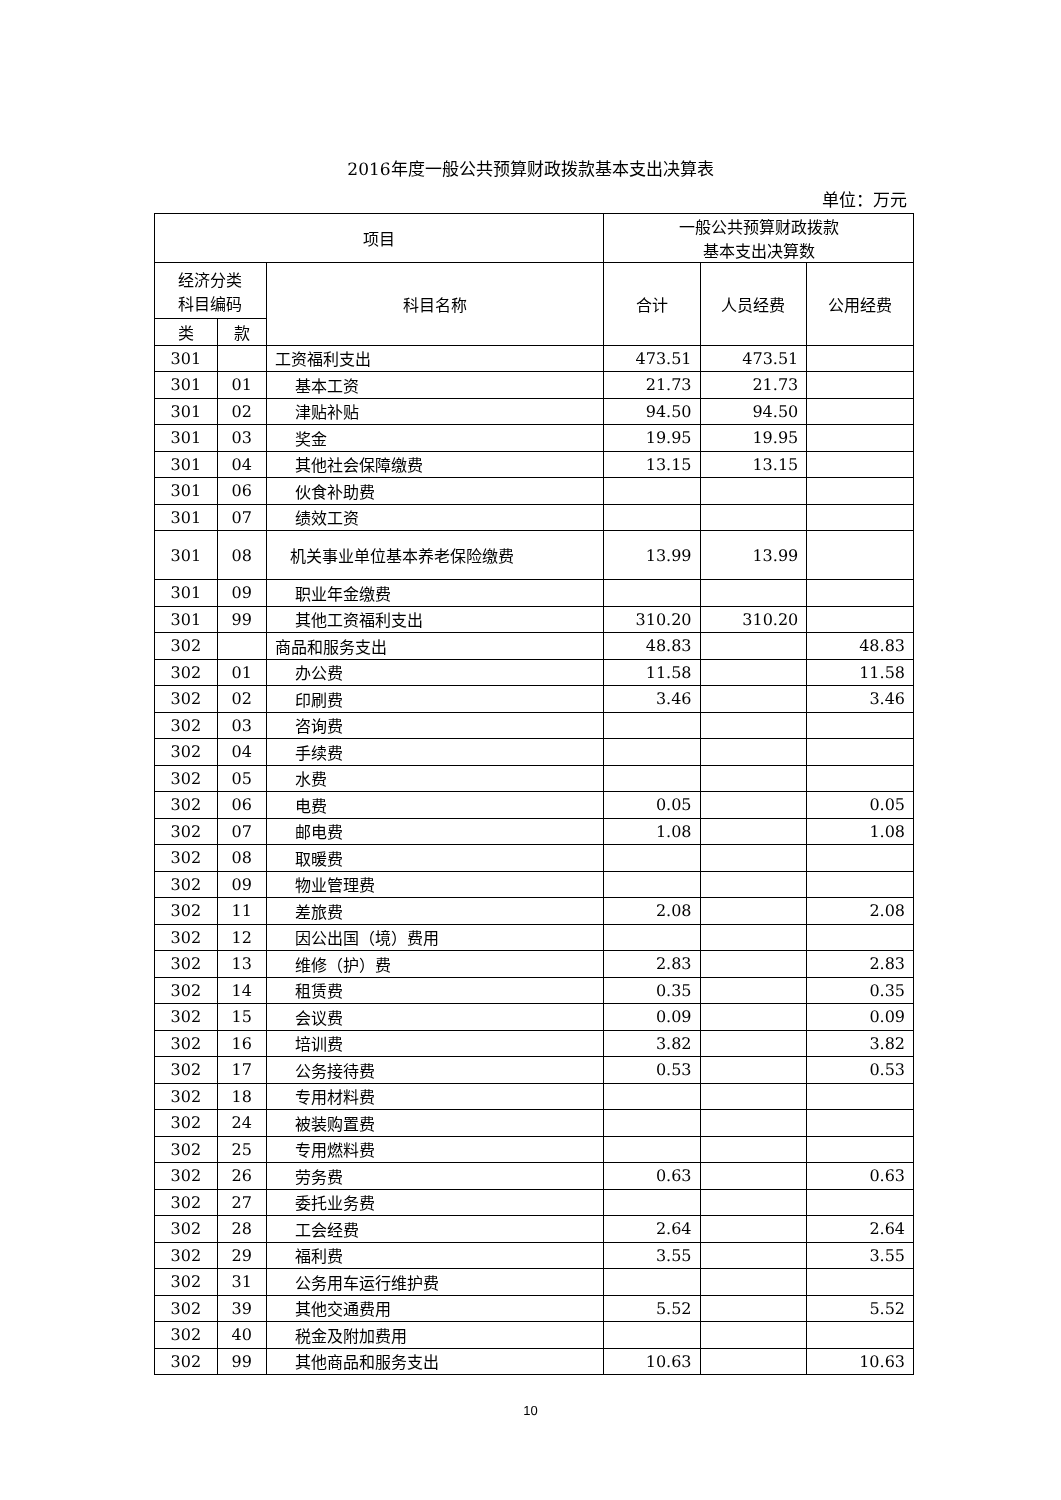2016年度一般公共预算财政拨款基本支出决算表
单位：万元
| 项目 | | | 一般公共预算财政拨款 基本支出决算数 | | |
| --- | --- | --- | --- | --- | --- |
| 经济分类 科目编码 | | 科目名称 | 合计 | 人员经费 | 公用经费 |
| 类 | 款 | | | | |
| 301 | | 工资福利支出 | 473.51 | 473.51 | |
| 301 | 01 | 基本工资 | 21.73 | 21.73 | |
| 301 | 02 | 津贴补贴 | 94.50 | 94.50 | |
| 301 | 03 | 奖金 | 19.95 | 19.95 | |
| 301 | 04 | 其他社会保障缴费 | 13.15 | 13.15 | |
| 301 | 06 | 伙食补助费 | | | |
| 301 | 07 | 绩效工资 | | | |
| 301 | 08 | 机关事业单位基本养老保险缴费 | 13.99 | 13.99 | |
| 301 | 09 | 职业年金缴费 | | | |
| 301 | 99 | 其他工资福利支出 | 310.20 | 310.20 | |
| 302 | | 商品和服务支出 | 48.83 | | 48.83 |
| 302 | 01 | 办公费 | 11.58 | | 11.58 |
| 302 | 02 | 印刷费 | 3.46 | | 3.46 |
| 302 | 03 | 咨询费 | | | |
| 302 | 04 | 手续费 | | | |
| 302 | 05 | 水费 | | | |
| 302 | 06 | 电费 | 0.05 | | 0.05 |
| 302 | 07 | 邮电费 | 1.08 | | 1.08 |
| 302 | 08 | 取暖费 | | | |
| 302 | 09 | 物业管理费 | | | |
| 302 | 11 | 差旅费 | 2.08 | | 2.08 |
| 302 | 12 | 因公出国（境）费用 | | | |
| 302 | 13 | 维修（护）费 | 2.83 | | 2.83 |
| 302 | 14 | 租赁费 | 0.35 | | 0.35 |
| 302 | 15 | 会议费 | 0.09 | | 0.09 |
| 302 | 16 | 培训费 | 3.82 | | 3.82 |
| 302 | 17 | 公务接待费 | 0.53 | | 0.53 |
| 302 | 18 | 专用材料费 | | | |
| 302 | 24 | 被装购置费 | | | |
| 302 | 25 | 专用燃料费 | | | |
| 302 | 26 | 劳务费 | 0.63 | | 0.63 |
| 302 | 27 | 委托业务费 | | | |
| 302 | 28 | 工会经费 | 2.64 | | 2.64 |
| 302 | 29 | 福利费 | 3.55 | | 3.55 |
| 302 | 31 | 公务用车运行维护费 | | | |
| 302 | 39 | 其他交通费用 | 5.52 | | 5.52 |
| 302 | 40 | 税金及附加费用 | | | |
| 302 | 99 | 其他商品和服务支出 | 10.63 | | 10.63 |
10